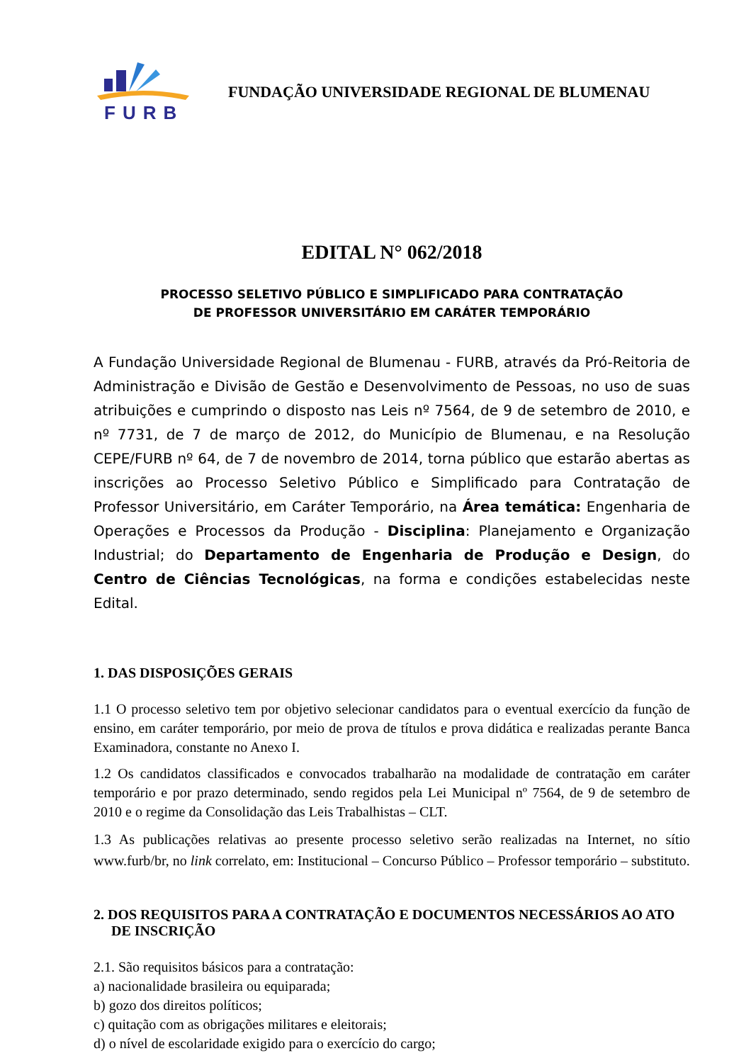FURB
FUNDAÇÃO UNIVERSIDADE REGIONAL DE BLUMENAU
EDITAL N° 062/2018
PROCESSO SELETIVO PÚBLICO E SIMPLIFICADO PARA CONTRATAÇÃO
DE PROFESSOR UNIVERSITÁRIO EM CARÁTER TEMPORÁRIO
A Fundação Universidade Regional de Blumenau - FURB, através da Pró-Reitoria de Administração e Divisão de Gestão e Desenvolvimento de Pessoas, no uso de suas atribuições e cumprindo o disposto nas Leis nº 7564, de 9 de setembro de 2010, e nº 7731, de 7 de março de 2012, do Município de Blumenau, e na Resolução CEPE/FURB nº 64, de 7 de novembro de 2014, torna público que estarão abertas as inscrições ao Processo Seletivo Público e Simplificado para Contratação de Professor Universitário, em Caráter Temporário, na Área temática: Engenharia de Operações e Processos da Produção - Disciplina: Planejamento e Organização Industrial; do Departamento de Engenharia de Produção e Design, do Centro de Ciências Tecnológicas, na forma e condições estabelecidas neste Edital.
1. DAS DISPOSIÇÕES GERAIS
1.1 O processo seletivo tem por objetivo selecionar candidatos para o eventual exercício da função de ensino, em caráter temporário, por meio de prova de títulos e prova didática e realizadas perante Banca Examinadora, constante no Anexo I.
1.2 Os candidatos classificados e convocados trabalharão na modalidade de contratação em caráter temporário e por prazo determinado, sendo regidos pela Lei Municipal nº 7564, de 9 de setembro de 2010 e o regime da Consolidação das Leis Trabalhistas – CLT.
1.3 As publicações relativas ao presente processo seletivo serão realizadas na Internet, no sítio www.furb/br, no link correlato, em: Institucional – Concurso Público – Professor temporário – substituto.
2. DOS REQUISITOS PARA A CONTRATAÇÃO E DOCUMENTOS NECESSÁRIOS AO ATO DE INSCRIÇÃO
2.1. São requisitos básicos para a contratação:
a) nacionalidade brasileira ou equiparada;
b) gozo dos direitos políticos;
c) quitação com as obrigações militares e eleitorais;
d) o nível de escolaridade exigido para o exercício do cargo;